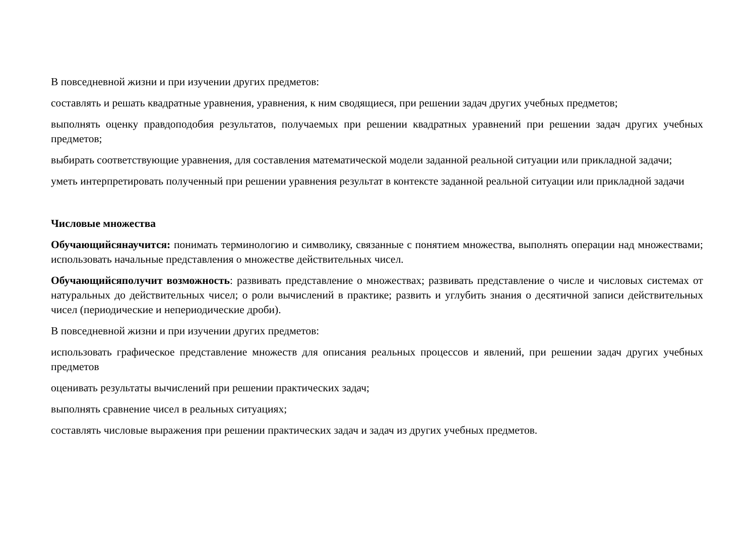В повседневной жизни и при изучении других предметов:
составлять и решать квадратные уравнения, уравнения, к ним сводящиеся, при решении задач других учебных предметов;
выполнять оценку правдоподобия результатов, получаемых при решении квадратных уравнений при решении задач других учебных предметов;
выбирать соответствующие уравнения, для составления математической модели заданной реальной ситуации или прикладной задачи;
уметь интерпретировать полученный при решении уравнения результат в контексте заданной реальной ситуации или прикладной задачи
Числовые множества
Обучающийсянаучится: понимать терминологию и символику, связанные с понятием множества, выполнять операции над множествами; использовать начальные представления о множестве действительных чисел.
Обучающийсяполучит возможность: развивать представление о множествах; развивать представление о числе и числовых системах от натуральных до действительных чисел; о роли вычислений в практике; развить и углубить знания о десятичной записи действительных чисел (периодические и непериодические дроби).
В повседневной жизни и при изучении других предметов:
использовать графическое представление множеств для описания реальных процессов и явлений, при решении задач других учебных предметов
оценивать результаты вычислений при решении практических задач;
выполнять сравнение чисел в реальных ситуациях;
составлять числовые выражения при решении практических задач и задач из других учебных предметов.